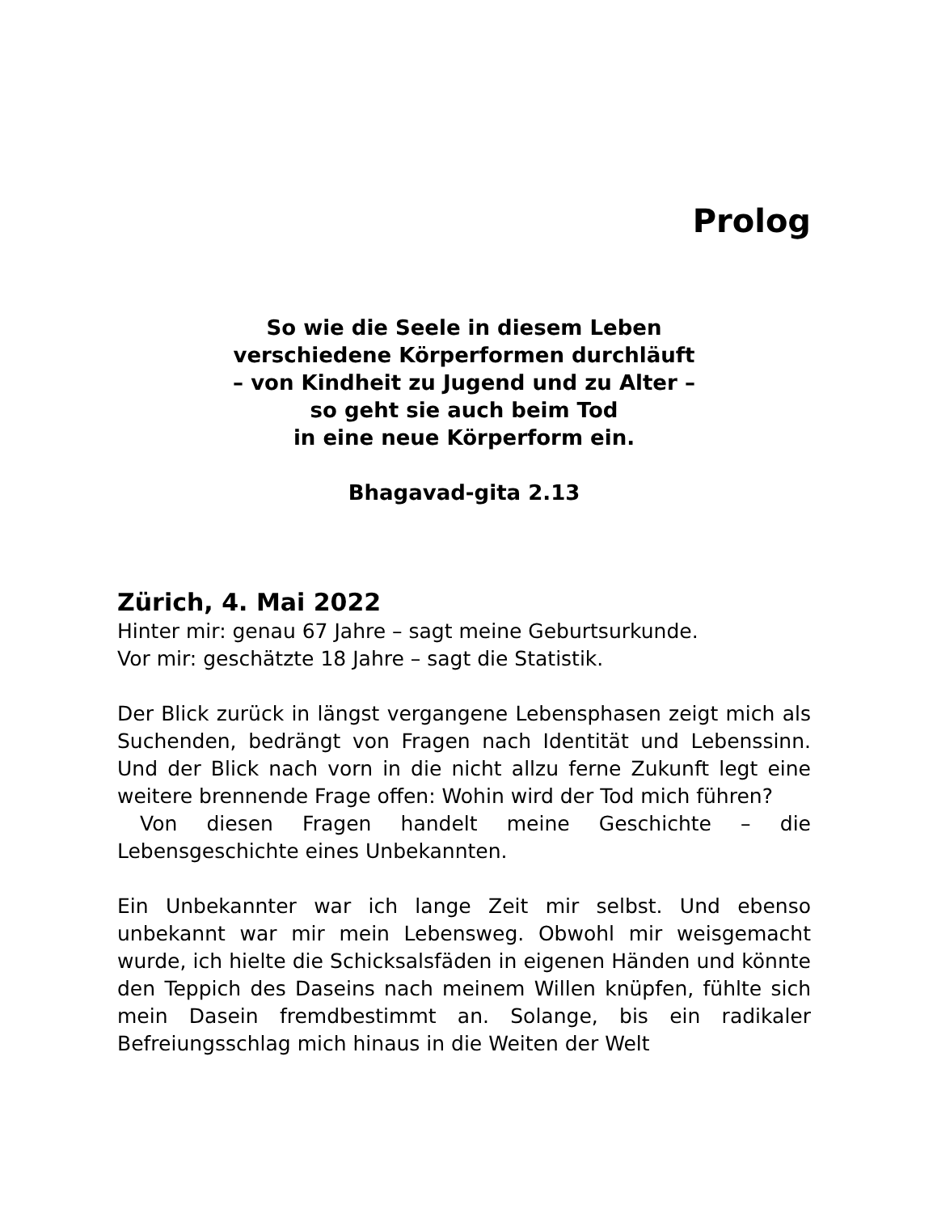Prolog
So wie die Seele in diesem Leben
verschiedene Körperformen durchläuft
– von Kindheit zu Jugend und zu Alter –
so geht sie auch beim Tod
in eine neue Körperform ein.
Bhagavad-gita 2.13
Zürich, 4. Mai 2022
Hinter mir: genau 67 Jahre – sagt meine Geburtsurkunde.
Vor mir: geschätzte 18 Jahre – sagt die Statistik.
Der Blick zurück in längst vergangene Lebensphasen zeigt mich als Suchenden, bedrängt von Fragen nach Identität und Lebenssinn. Und der Blick nach vorn in die nicht allzu ferne Zukunft legt eine weitere brennende Frage offen: Wohin wird der Tod mich führen?
Von diesen Fragen handelt meine Geschichte – die Lebensgeschichte eines Unbekannten.
Ein Unbekannter war ich lange Zeit mir selbst. Und ebenso unbekannt war mir mein Lebensweg. Obwohl mir weisgemacht wurde, ich hielte die Schicksalsfäden in eigenen Händen und könnte den Teppich des Daseins nach meinem Willen knüpfen, fühlte sich mein Dasein fremdbestimmt an. Solange, bis ein radikaler Befreiungsschlag mich hinaus in die Weiten der Welt